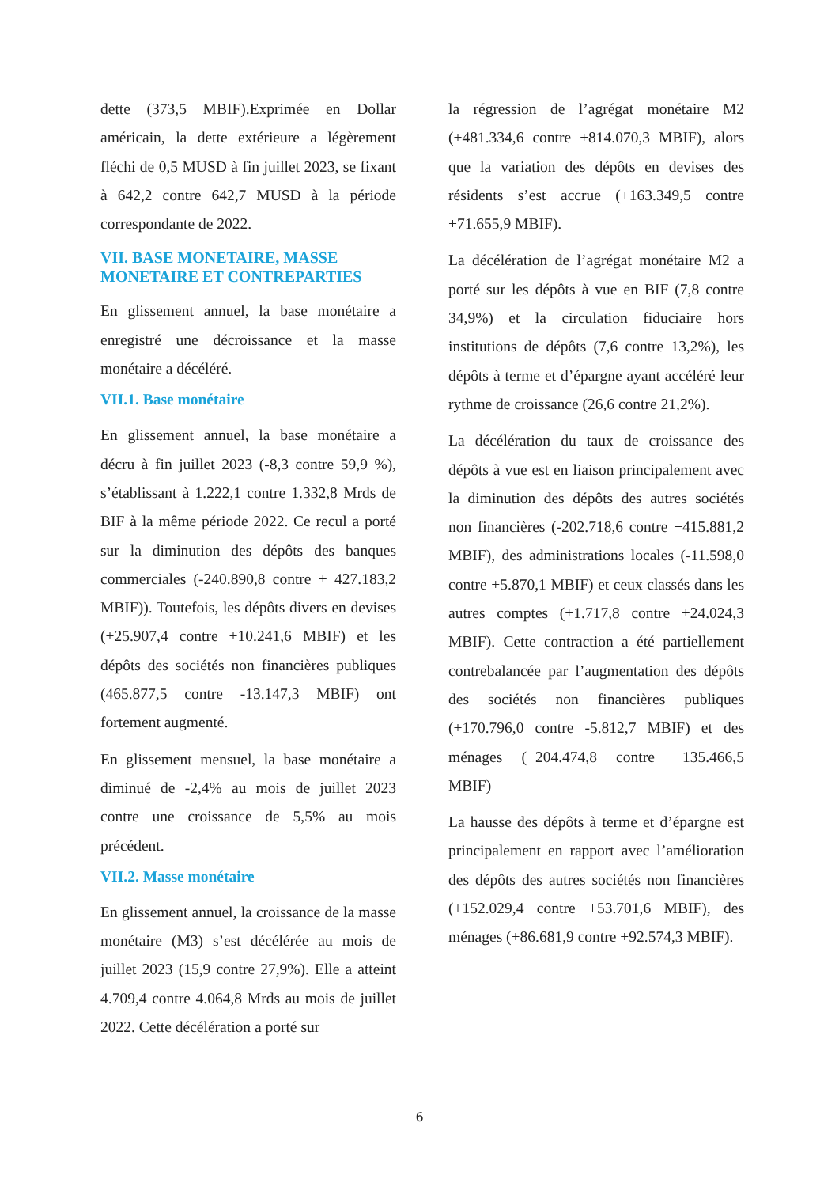dette (373,5 MBIF).Exprimée en Dollar américain, la dette extérieure a légèrement fléchi de 0,5 MUSD à fin juillet 2023, se fixant à 642,2 contre 642,7 MUSD à la période correspondante de 2022.
VII. BASE MONETAIRE, MASSE MONETAIRE ET CONTREPARTIES
En glissement annuel, la base monétaire a enregistré une décroissance et la masse monétaire a décéléré.
VII.1. Base monétaire
En glissement annuel, la base monétaire a décru à fin juillet 2023 (-8,3 contre 59,9 %), s’établissant à 1.222,1 contre 1.332,8 Mrds de BIF à la même période 2022. Ce recul a porté sur la diminution des dépôts des banques commerciales (-240.890,8 contre + 427.183,2 MBIF)). Toutefois, les dépôts divers en devises (+25.907,4 contre +10.241,6 MBIF) et les dépôts des sociétés non financières publiques (465.877,5 contre -13.147,3 MBIF) ont fortement augmenté.
En glissement mensuel, la base monétaire a diminué de -2,4% au mois de juillet 2023 contre une croissance de 5,5% au mois précédent.
VII.2. Masse monétaire
En glissement annuel, la croissance de la masse monétaire (M3) s’est décélérée au mois de juillet 2023 (15,9 contre 27,9%). Elle a atteint 4.709,4 contre 4.064,8 Mrds au mois de juillet 2022. Cette décélération a porté sur
la régression de l’agrégat monétaire M2 (+481.334,6 contre +814.070,3 MBIF), alors que la variation des dépôts en devises des résidents s’est accrue (+163.349,5 contre +71.655,9 MBIF).
La décélération de l’agrégat monétaire M2 a porté sur les dépôts à vue en BIF (7,8 contre 34,9%) et la circulation fiduciaire hors institutions de dépôts (7,6 contre 13,2%), les dépôts à terme et d’épargne ayant accéléré leur rythme de croissance (26,6 contre 21,2%).
La décélération du taux de croissance des dépôts à vue est en liaison principalement avec la diminution des dépôts des autres sociétés non financières (-202.718,6 contre +415.881,2 MBIF), des administrations locales (-11.598,0 contre +5.870,1 MBIF) et ceux classés dans les autres comptes (+1.717,8 contre +24.024,3 MBIF). Cette contraction a été partiellement contrebalancée par l’augmentation des dépôts des sociétés non financières publiques (+170.796,0 contre -5.812,7 MBIF) et des ménages (+204.474,8 contre +135.466,5 MBIF)
La hausse des dépôts à terme et d’épargne est principalement en rapport avec l’amélioration des dépôts des autres sociétés non financières (+152.029,4 contre +53.701,6 MBIF), des ménages (+86.681,9 contre +92.574,3 MBIF).
6